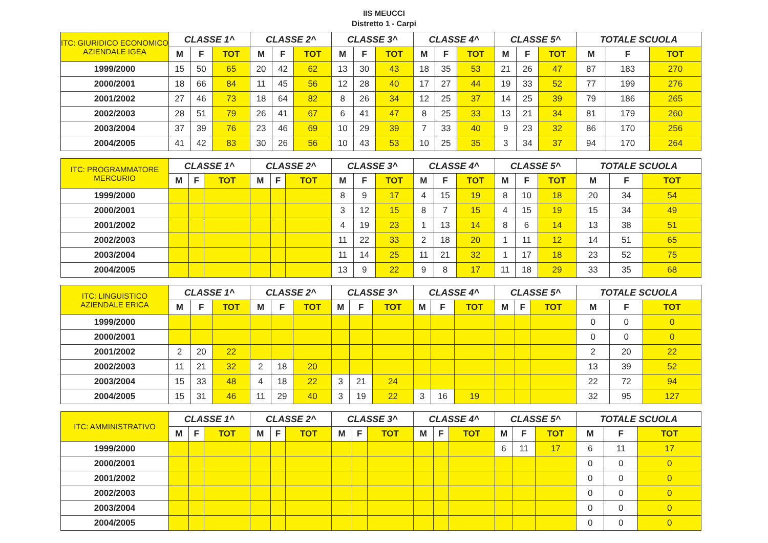IIS MEUCCI
Distretto 1 - Carpi
| ITC: GIURIDICO ECONOMICO AZIENDALE IGEA | CLASSE 1^ | | | CLASSE 2^ | | | CLASSE 3^ | | | CLASSE 4^ | | | CLASSE 5^ | | | TOTALE SCUOLA | | |
| --- | --- | --- | --- | --- | --- | --- | --- | --- | --- | --- | --- | --- | --- | --- | --- | --- | --- | --- |
| | M | F | TOT | M | F | TOT | M | F | TOT | M | F | TOT | M | F | TOT | M | F | TOT |
| 1999/2000 | 15 | 50 | 65 | 20 | 42 | 62 | 13 | 30 | 43 | 18 | 35 | 53 | 21 | 26 | 47 | 87 | 183 | 270 |
| 2000/2001 | 18 | 66 | 84 | 11 | 45 | 56 | 12 | 28 | 40 | 17 | 27 | 44 | 19 | 33 | 52 | 77 | 199 | 276 |
| 2001/2002 | 27 | 46 | 73 | 18 | 64 | 82 | 8 | 26 | 34 | 12 | 25 | 37 | 14 | 25 | 39 | 79 | 186 | 265 |
| 2002/2003 | 28 | 51 | 79 | 26 | 41 | 67 | 6 | 41 | 47 | 8 | 25 | 33 | 13 | 21 | 34 | 81 | 179 | 260 |
| 2003/2004 | 37 | 39 | 76 | 23 | 46 | 69 | 10 | 29 | 39 | 7 | 33 | 40 | 9 | 23 | 32 | 86 | 170 | 256 |
| 2004/2005 | 41 | 42 | 83 | 30 | 26 | 56 | 10 | 43 | 53 | 10 | 25 | 35 | 3 | 34 | 37 | 94 | 170 | 264 |
| ITC: PROGRAMMATORE MERCURIO | CLASSE 1^ | | | CLASSE 2^ | | | CLASSE 3^ | | | CLASSE 4^ | | | CLASSE 5^ | | | TOTALE SCUOLA | | |
| --- | --- | --- | --- | --- | --- | --- | --- | --- | --- | --- | --- | --- | --- | --- | --- | --- | --- | --- |
| | M | F | TOT | M | F | TOT | M | F | TOT | M | F | TOT | M | F | TOT | M | F | TOT |
| 1999/2000 | | | | | | | 8 | 9 | 17 | 4 | 15 | 19 | 8 | 10 | 18 | 20 | 34 | 54 |
| 2000/2001 | | | | | | | 3 | 12 | 15 | 8 | 7 | 15 | 4 | 15 | 19 | 15 | 34 | 49 |
| 2001/2002 | | | | | | | 4 | 19 | 23 | 1 | 13 | 14 | 8 | 6 | 14 | 13 | 38 | 51 |
| 2002/2003 | | | | | | | 11 | 22 | 33 | 2 | 18 | 20 | 1 | 11 | 12 | 14 | 51 | 65 |
| 2003/2004 | | | | | | | 11 | 14 | 25 | 11 | 21 | 32 | 1 | 17 | 18 | 23 | 52 | 75 |
| 2004/2005 | | | | | | | 13 | 9 | 22 | 9 | 8 | 17 | 11 | 18 | 29 | 33 | 35 | 68 |
| ITC: LINGUISTICO AZIENDALE ERICA | CLASSE 1^ | | | CLASSE 2^ | | | CLASSE 3^ | | | CLASSE 4^ | | | CLASSE 5^ | | | TOTALE SCUOLA | | |
| --- | --- | --- | --- | --- | --- | --- | --- | --- | --- | --- | --- | --- | --- | --- | --- | --- | --- | --- |
| | M | F | TOT | M | F | TOT | M | F | TOT | M | F | TOT | M | F | TOT | M | F | TOT |
| 1999/2000 | | | | | | | | | | | | | | | | 0 | 0 | 0 |
| 2000/2001 | | | | | | | | | | | | | | | | 0 | 0 | 0 |
| 2001/2002 | 2 | 20 | 22 | | | | | | | | | | | | | 2 | 20 | 22 |
| 2002/2003 | 11 | 21 | 32 | 2 | 18 | 20 | | | | | | | | | | 13 | 39 | 52 |
| 2003/2004 | 15 | 33 | 48 | 4 | 18 | 22 | 3 | 21 | 24 | | | | | | | 22 | 72 | 94 |
| 2004/2005 | 15 | 31 | 46 | 11 | 29 | 40 | 3 | 19 | 22 | 3 | 16 | 19 | | | | 32 | 95 | 127 |
| ITC: AMMINISTRATIVO | CLASSE 1^ | | | CLASSE 2^ | | | CLASSE 3^ | | | CLASSE 4^ | | | CLASSE 5^ | | | TOTALE SCUOLA | | |
| --- | --- | --- | --- | --- | --- | --- | --- | --- | --- | --- | --- | --- | --- | --- | --- | --- | --- | --- |
| | M | F | TOT | M | F | TOT | M | F | TOT | M | F | TOT | M | F | TOT | M | F | TOT |
| 1999/2000 | | | | | | | | | | | | | 6 | 11 | 17 | 6 | 11 | 17 |
| 2000/2001 | | | | | | | | | | | | | | | | 0 | 0 | 0 |
| 2001/2002 | | | | | | | | | | | | | | | | 0 | 0 | 0 |
| 2002/2003 | | | | | | | | | | | | | | | | 0 | 0 | 0 |
| 2003/2004 | | | | | | | | | | | | | | | | 0 | 0 | 0 |
| 2004/2005 | | | | | | | | | | | | | | | | 0 | 0 | 0 |